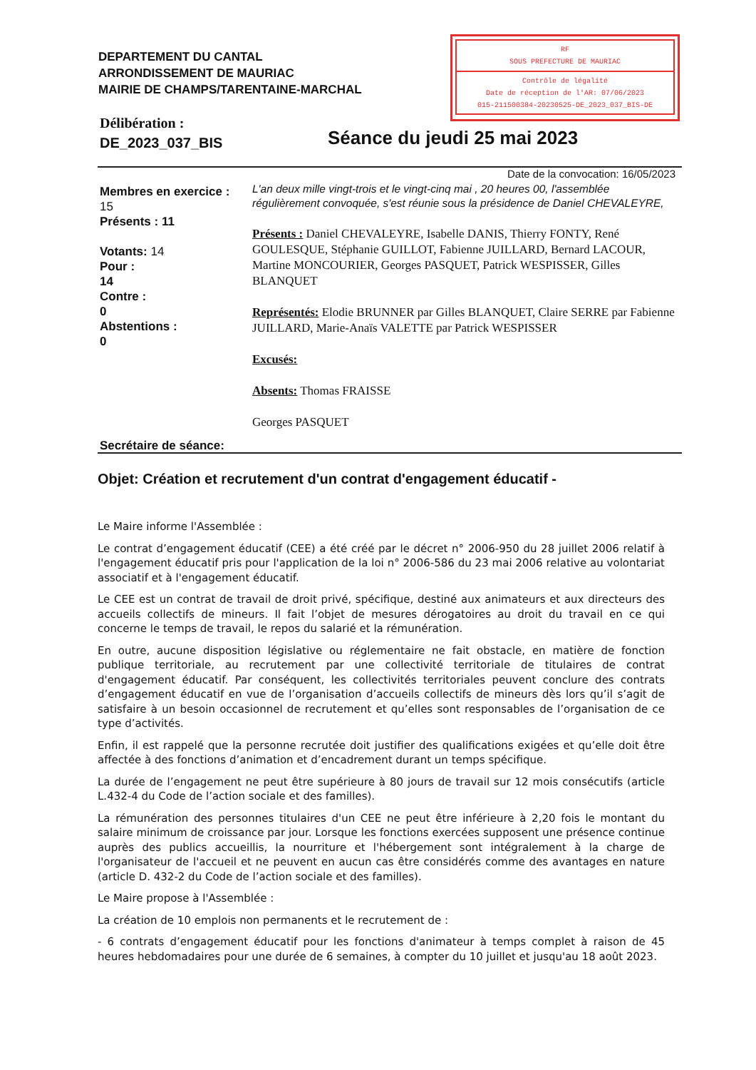DEPARTEMENT DU CANTAL
ARRONDISSEMENT DE MAURIAC
MAIRIE DE CHAMPS/TARENTAINE-MARCHAL
RF
SOUS PREFECTURE DE MAURIAC
Contrôle de légalité
Date de réception de l'AR: 07/06/2023
015-211500384-20230525-DE_2023_037_BIS-DE
Délibération :
DE_2023_037_BIS
Séance du jeudi 25 mai 2023
Date de la convocation: 16/05/2023
Membres en exercice :
15
Présents : 11
Votants: 14
Pour :
14
Contre :
0
Abstentions :
0
L'an deux mille vingt-trois et le vingt-cinq mai , 20 heures 00, l'assemblée régulièrement convoquée, s'est réunie sous la présidence de Daniel CHEVALEYRE,
Présents : Daniel CHEVALEYRE, Isabelle DANIS, Thierry FONTY, René GOULESQUE, Stéphanie GUILLOT, Fabienne JUILLARD, Bernard LACOUR, Martine MONCOURIER, Georges PASQUET, Patrick WESPISSER, Gilles BLANQUET
Représentés: Elodie BRUNNER par Gilles BLANQUET, Claire SERRE par Fabienne JUILLARD, Marie-Anaïs VALETTE par Patrick WESPISSER
Excusés:
Absents: Thomas FRAISSE
Georges PASQUET
Secrétaire de séance:
Objet: Création et recrutement d'un contrat d'engagement éducatif -
Le Maire informe l'Assemblée :
Le contrat d’engagement éducatif (CEE) a été créé par le décret n° 2006-950 du 28 juillet 2006 relatif à l'engagement éducatif pris pour l'application de la loi n° 2006-586 du 23 mai 2006 relative au volontariat associatif et à l'engagement éducatif.
Le CEE est un contrat de travail de droit privé, spécifique, destiné aux animateurs et aux directeurs des accueils collectifs de mineurs. Il fait l’objet de mesures dérogatoires au droit du travail en ce qui concerne le temps de travail, le repos du salarié et la rémunération.
En outre, aucune disposition législative ou réglementaire ne fait obstacle, en matière de fonction publique territoriale, au recrutement par une collectivité territoriale de titulaires de contrat d'engagement éducatif. Par conséquent, les collectivités territoriales peuvent conclure des contrats d’engagement éducatif en vue de l’organisation d’accueils collectifs de mineurs dès lors qu’il s’agit de satisfaire à un besoin occasionnel de recrutement et qu’elles sont responsables de l’organisation de ce type d’activités.
Enfin, il est rappelé que la personne recrutée doit justifier des qualifications exigées et qu’elle doit être affectée à des fonctions d’animation et d’encadrement durant un temps spécifique.
La durée de l’engagement ne peut être supérieure à 80 jours de travail sur 12 mois consécutifs (article L.432-4 du Code de l’action sociale et des familles).
La rémunération des personnes titulaires d'un CEE ne peut être inférieure à 2,20 fois le montant du salaire minimum de croissance par jour. Lorsque les fonctions exercées supposent une présence continue auprès des publics accueillis, la nourriture et l'hébergement sont intégralement à la charge de l'organisateur de l'accueil et ne peuvent en aucun cas être considérés comme des avantages en nature (article D. 432-2 du Code de l’action sociale et des familles).
Le Maire propose à l'Assemblée :
La création de 10 emplois non permanents et le recrutement de :
- 6 contrats d’engagement éducatif pour les fonctions d'animateur à temps complet à raison de 45 heures hebdomadaires pour une durée de 6 semaines, à compter du 10 juillet et jusqu'au 18 août 2023.